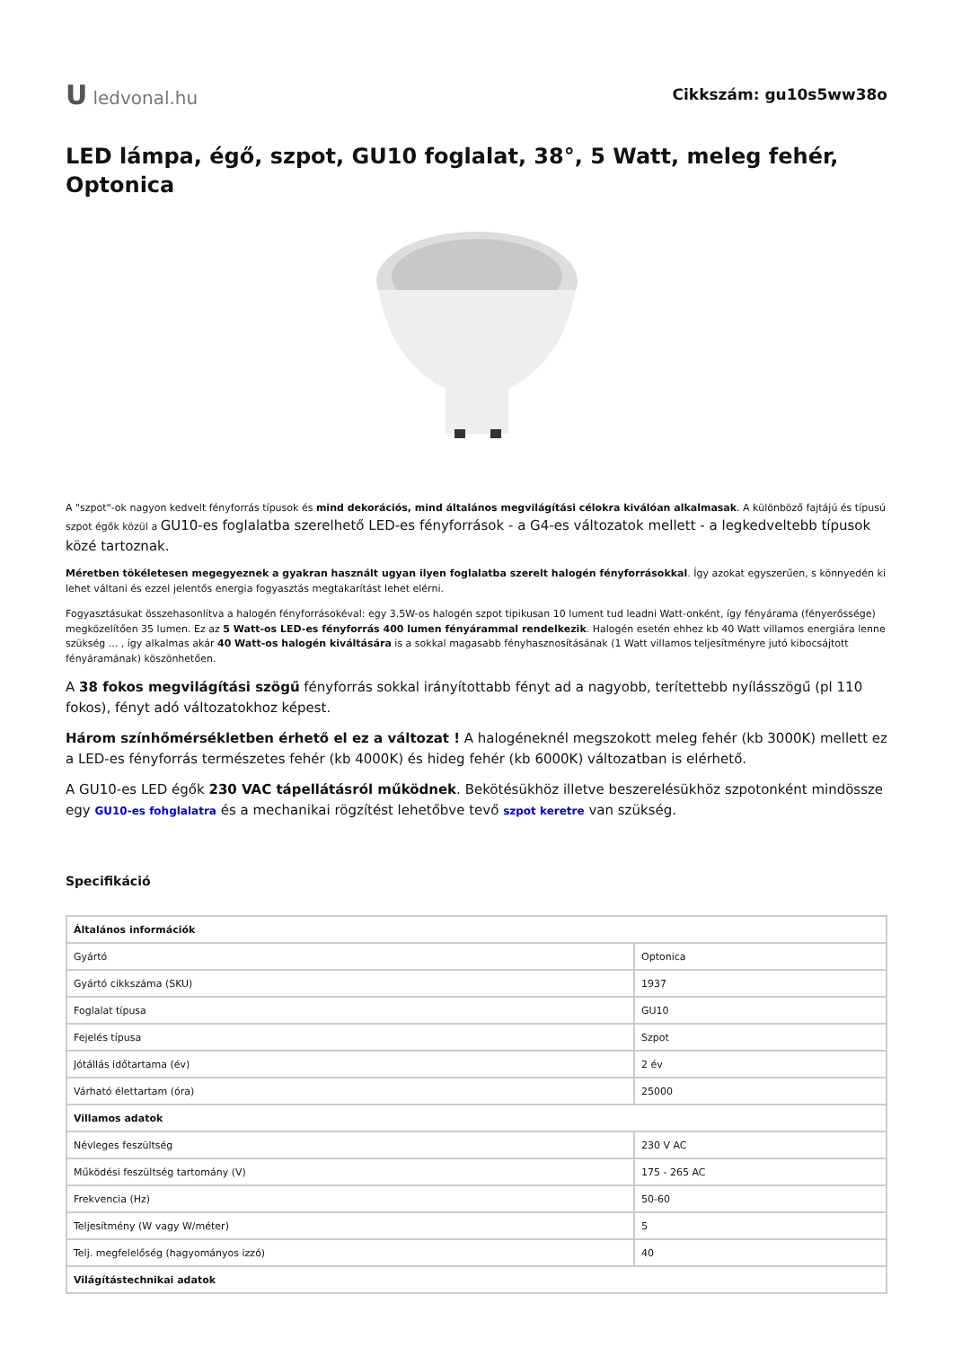Uledvonal.hu
Cikkszám: gu10s5ww38o
LED lámpa, égő, szpot, GU10 foglalat, 38°, 5 Watt, meleg fehér, Optonica
A "szpot"-ok nagyon kedvelt fényforrás típusok és mind dekorációs, mind általános megvilágítási célokra kiválóan alkalmasak. A különböző fajtájú és típusú szpot égők közül a GU10-es foglalatba szerelhető LED-es fényforrások - a G4-es változatok mellett - a legkedveltebb típusok közé tartoznak.
Méretben tökéletesen megegyeznek a gyakran használt ugyan ilyen foglalatba szerelt halogén fényforrásokkal. Így azokat egyszerűen, s könnyedén ki lehet váltani és ezzel jelentős energia fogyasztás megtakarítást lehet elérni.
Fogyasztásukat összehasonlítva a halogén fényforrásokéval: egy 3.5W-os halogén szpot tipikusan 10 lument tud leadni Watt-onként, így fényárama (fényerőssége) megközelítően 35 lumen. Ez az 5 Watt-os LED-es fényforrás 400 lumen fényárammal rendelkezik. Halogén esetén ehhez kb 40 Watt villamos energiára lenne szükség ... , így alkalmas akár 40 Watt-os halogén kiváltására is a sokkal magasabb fényhasznosításának (1 Watt villamos teljesítményre jutó kibocsájtott fényáramának) köszönhetően.
A 38 fokos megvilágítási szögű fényforrás sokkal irányítottabb fényt ad a nagyobb, terítettebb nyílásszögű (pl 110 fokos), fényt adó változatokhoz képest.
Három színhőmérsékletben érhető el ez a változat ! A halogéneknél megszokott meleg fehér (kb 3000K) mellett ez a LED-es fényforrás természetes fehér (kb 4000K) és hideg fehér (kb 6000K) változatban is elérhető.
A GU10-es LED égők 230 VAC tápellátásról működnek. Bekötésükhöz illetve beszerelésükhöz szpotonként mindössze egy GU10-es fohglalatra és a mechanikai rögzítést lehetőbve tevő szpot keretre van szükség.
Specifikáció
| Általános információk | |
| Gyártó | Optonica |
| Gyártó cikkszáma (SKU) | 1937 |
| Foglalat típusa | GU10 |
| Fejelés típusa | Szpot |
| Jótállás időtartama (év) | 2 év |
| Várható élettartam (óra) | 25000 |
| Villamos adatok | |
| Névleges feszültség | 230 V AC |
| Működési feszültség tartomány (V) | 175 - 265 AC |
| Frekvencia (Hz) | 50-60 |
| Teljesítmény (W vagy W/méter) | 5 |
| Telj. megfelelőség (hagyományos izzó) | 40 |
| Világítástechnikai adatok | |